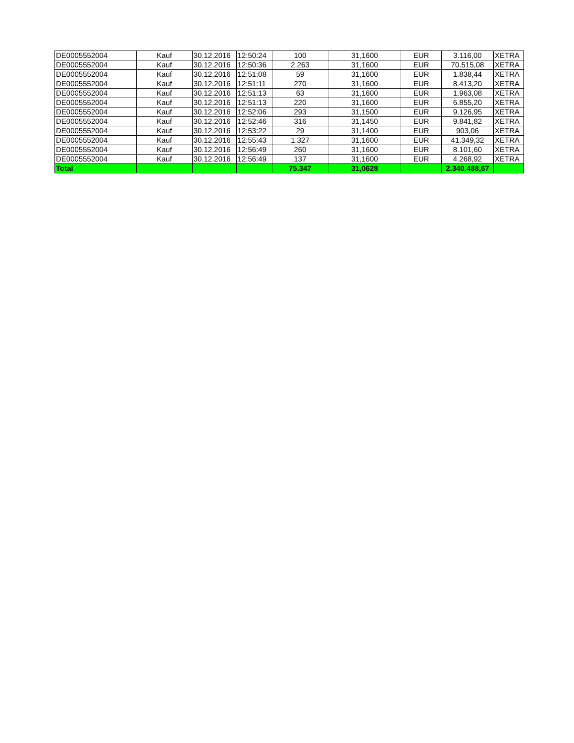| DE0005552004 | Kauf | 30.12.2016 | 12:50:24 | 100 | 31,1600 | EUR | 3.116,00 | XETRA |
| DE0005552004 | Kauf | 30.12.2016 | 12:50:36 | 2.263 | 31,1600 | EUR | 70.515,08 | XETRA |
| DE0005552004 | Kauf | 30.12.2016 | 12:51:08 | 59 | 31,1600 | EUR | 1.838,44 | XETRA |
| DE0005552004 | Kauf | 30.12.2016 | 12:51:11 | 270 | 31,1600 | EUR | 8.413,20 | XETRA |
| DE0005552004 | Kauf | 30.12.2016 | 12:51:13 | 63 | 31,1600 | EUR | 1.963,08 | XETRA |
| DE0005552004 | Kauf | 30.12.2016 | 12:51:13 | 220 | 31,1600 | EUR | 6.855,20 | XETRA |
| DE0005552004 | Kauf | 30.12.2016 | 12:52:06 | 293 | 31,1500 | EUR | 9.126,95 | XETRA |
| DE0005552004 | Kauf | 30.12.2016 | 12:52:46 | 316 | 31,1450 | EUR | 9.841,82 | XETRA |
| DE0005552004 | Kauf | 30.12.2016 | 12:53:22 | 29 | 31,1400 | EUR | 903,06 | XETRA |
| DE0005552004 | Kauf | 30.12.2016 | 12:55:43 | 1.327 | 31,1600 | EUR | 41.349,32 | XETRA |
| DE0005552004 | Kauf | 30.12.2016 | 12:56:49 | 260 | 31,1600 | EUR | 8.101,60 | XETRA |
| DE0005552004 | Kauf | 30.12.2016 | 12:56:49 | 137 | 31,1600 | EUR | 4.268,92 | XETRA |
| Total | | | | 75.347 | 31,0628 | | 2.340.488,67 | |